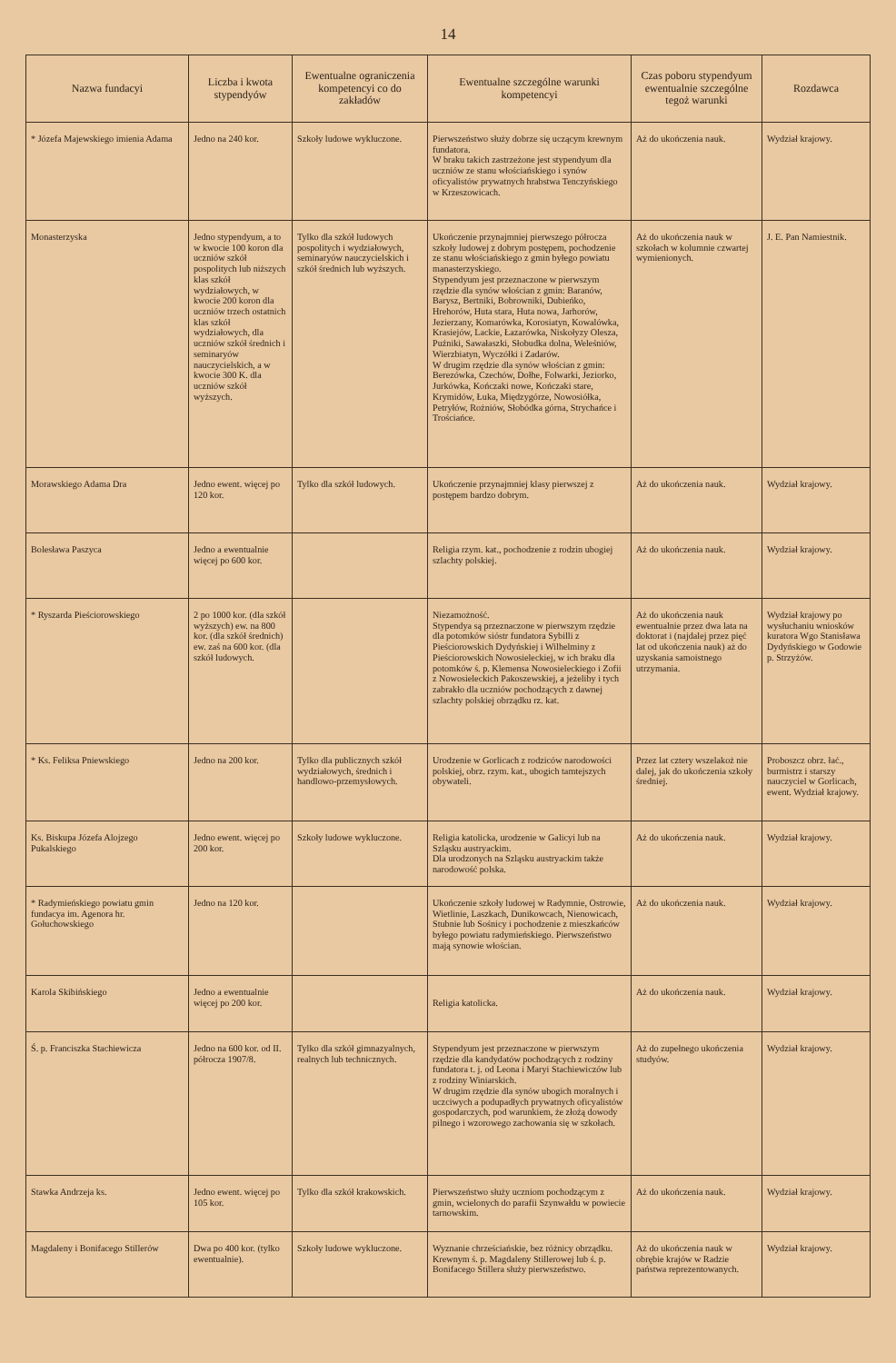14
| Nazwa fundacyi | Liczba i kwota stypendyów | Ewentualne ograniczenia kompetencyi co do zakładów | Ewentualne szczególne warunki kompetencyi | Czas poboru stypendyum ewentualnie szczególne tegoż warunki | Rozdawca |
| --- | --- | --- | --- | --- | --- |
| * Józefa Majewskiego imienia Adama | Jedno na 240 kor. | Szkoły ludowe wykluczone. | Pierwszeństwo służy dobrze się uczącym krewnym fundatora. W braku takich zastrzeżone jest stypendyum dla uczniów ze stanu włościańskiego i synów oficyalistów prywatnych hrabstwa Tenczyńskiego w Krzeszowicach. | Aż do ukończenia nauk. | Wydział krajowy. |
| Monasterzyska | Jedno stypendyum, a to w kwocie 100 koron dla uczniów szkół pospolitych lub niższych klas szkół wydziałowych, w kwocie 200 koron dla uczniów trzech ostatnich klas szkół wydziałowych, dla uczniów szkół średnich i seminaryów nauczycielskich, a w kwocie 300 K. dla uczniów szkół wyższych. | Tylko dla szkół ludowych pospolitych i wydziałowych, seminaryów nauczycielskich i szkół średnich lub wyższych. | Ukończenie przynajmniej pierwszego półrocza szkoły ludowej z dobrym postępem, pochodzenie ze stanu włościańskiego z gmin byłego powiatu manasterzyskiego. Stypendyum jest przeznaczone w pierwszym rzędzie dla synów włościan z gmin: Baranów, Barysz, Bertniki, Bobrowniki, Dubieńko, Hrehorów, Huta stara, Huta nowa, Jarhorów, Jezierzany, Komarówka, Korosiatyn, Kowalówka, Krasiejów, Lackie, Łazarówka, Niskołyzy Olesza, Puźniki, Sawałaszki, Słobudka dolna, Weleśniów, Wierzbiatyn, Wyczółki i Zadarów. W drugim rzędzie dla synów włościan z gmin: Berezówka, Czechów, Dołhe, Folwarki, Jeziorko, Jurkówka, Kończaki nowe, Kończaki stare, Krymidów, Łuka, Międzygórze, Nowosiółka, Petryłów, Rożniów, Słobódka górna, Strychańce i Trościańce. | Aż do ukończenia nauk w szkołach w kolumnie czwartej wymienionych. | J. E. Pan Namiestnik. |
| Morawskiego Adama Dra | Jedno ewent. więcej po 120 kor. | Tylko dla szkół ludowych. | Ukończenie przynajmniej klasy pierwszej z postępem bardzo dobrym. | Aż do ukończenia nauk. | Wydział krajowy. |
| Bolesława Paszyca | Jedno a ewentualnie więcej po 600 kor. | | Religia rzym. kat., pochodzenie z rodzin ubogiej szlachty polskiej. | Aż do ukończenia nauk. | Wydział krajowy. |
| * Ryszarda Pieściorowskiego | 2 po 1000 kor. (dla szkół wyższych) ew. na 800 kor. (dla szkół średnich) ew. zaś na 600 kor. (dla szkół ludowych. | | Niezamożność. Stypendya są przeznaczone w pierwszym rzędzie dla potomków sióstr fundatora Sybilli z Pieściorowskich Dydyńskiej i Wilhelminy z Pieściorowskich Nowosieleckiej, w ich braku dla potomków ś. p. Klemensa Nowosieleckiego i Zofii z Nowosieleckich Pakoszewskiej, a jeżeliby i tych zabrakło dla uczniów pochodzących z dawnej szlachty polskiej obrządku rz. kat. | Aż do ukończenia nauk ewentualnie przez dwa lata na doktorat i (najdalej przez pięć lat od ukończenia nauk) aż do uzyskania samoistnego utrzymania. | Wydział krajowy po wysłuchaniu wniosków kuratora Wgo Stanisława Dydyńskiego w Godowie p. Strzyżów. |
| * Ks. Feliksa Pniewskiego | Jedno na 200 kor. | Tylko dla publicznych szkół wydziałowych, średnich i handlowo-przemysłowych. | Urodzenie w Gorlicach z rodziców narodowości polskiej, obrz. rzym. kat., ubogich tamtejszych obywateli. | Przez lat cztery wszelakoż nie dalej, jak do ukończenia szkoły średniej. | Proboszcz obrz. łać., burmistrz i starszy nauczyciel w Gorlicach, ewent. Wydział krajowy. |
| Ks. Biskupa Józefa Alojzego Pukalskiego | Jedno ewent. więcej po 200 kor. | Szkoły ludowe wykluczone. | Religia katolicka, urodzenie w Galicyi lub na Szląsku austryackim. Dla urodzonych na Szląsku austryackim także narodowość polska. | Aż do ukończenia nauk. | Wydział krajowy. |
| * Radymieńskiego powiatu gmin fundacya im. Agenora hr. Gołuchowskiego | Jedno na 120 kor. | | Ukończenie szkoły ludowej w Radymnie, Ostrowie, Wietlinie, Laszkach, Dunikowcach, Nienowicach, Stubnie lub Sośnicy i pochodzenie z mieszkańców byłego powiatu radymieńskiego. Pierwszeństwo mają synowie włościan. | Aż do ukończenia nauk. | Wydział krajowy. |
| Karola Skibińskiego | Jedno a ewentualnie więcej po 200 kor. | | Religia katolicka. | Aż do ukończenia nauk. | Wydział krajowy. |
| Ś. p. Franciszka Stachiewicza | Jedno na 600 kor. od II. półrocza 1907/8. | Tylko dla szkół gimnazyalnych, realnych lub technicznych. | Stypendyum jest przeznaczone w pierwszym rzędzie dla kandydatów pochodzących z rodziny fundatora t. j. od Leona i Maryi Stachiewiczów lub z rodziny Winiarskich. W drugim rzędzie dla synów ubogich moralnych i uczciwych a podupadłych prywatnych oficyalistów gospodarczych, pod warunkiem, że złożą dowody pilnego i wzorowego zachowania się w szkołach. | Aż do zupełnego ukończenia studyów. | Wydział krajowy. |
| Stawka Andrzeja ks. | Jedno ewent. więcej po 105 kor. | Tylko dla szkół krakowskich. | Pierwszeństwo służy uczniom pochodzącym z gmin, wcielonych do parafii Szynwałdu w powiecie tarnowskim. | Aż do ukończenia nauk. | Wydział krajowy. |
| Magdaleny i Bonifacego Stillerów | Dwa po 400 kor. (tylko ewentualnie). | Szkoły ludowe wykluczone. | Wyznanie chrześciańskie, bez różnicy obrządku. Krewnym ś. p. Magdaleny Stillerowej lub ś. p. Bonifacego Stillera służy pierwszeństwo. | Aż do ukończenia nauk w obrębie krajów w Radzie państwa reprezentowanych. | Wydział krajowy. |